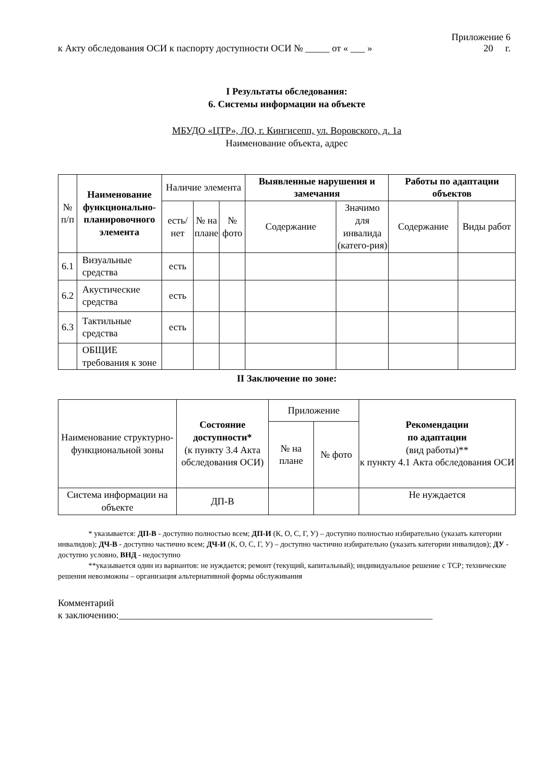Приложение 6
к Акту обследования ОСИ к паспорту доступности ОСИ № _____ от « ___ » 20 г.
I Результаты обследования:
6. Системы информации на объекте
МБУДО «ЦТР», ЛО, г. Кингисепп, ул. Воровского, д. 1а
Наименование объекта, адрес
| № п/п | Наименование функционально-планировочного элемента | Наличие элемента | | | Выявленные нарушения и замечания | | Работы по адаптации объектов | |
| --- | --- | --- | --- | --- | --- | --- | --- | --- |
| | | есть/ нет | № на плане | № фото | Содержание | Значимо для инвалида (катего-рия) | Содержание | Виды работ |
| 6.1 | Визуальные средства | есть | | | | | | |
| 6.2 | Акустические средства | есть | | | | | | |
| 6.3 | Тактильные средства | есть | | | | | | |
| | ОБЩИЕ требования к зоне | | | | | | | |
II Заключение по зоне:
| Наименование структурно-функциональной зоны | Состояние доступности* (к пункту 3.4 Акта обследования ОСИ) | Приложение | | Рекомендации по адаптации (вид работы)** к пункту 4.1 Акта обследования ОСИ |
| --- | --- | --- | --- | --- |
| | | № на плане | № фото | |
| Система информации на объекте | ДП-В | | | Не нуждается |
* указывается: ДП-В - доступно полностью всем; ДП-И (К, О, С, Г, У) – доступно полностью избирательно (указать категории инвалидов); ДЧ-В - доступно частично всем; ДЧ-И (К, О, С, Г, У) – доступно частично избирательно (указать категории инвалидов); ДУ - доступно условно, ВНД - недоступно
**указывается один из вариантов: не нуждается; ремонт (текущий, капитальный); индивидуальное решение с ТСР; технические решения невозможны – организация альтернативной формы обслуживания
Комментарий
к заключению:_________________________________________________________________